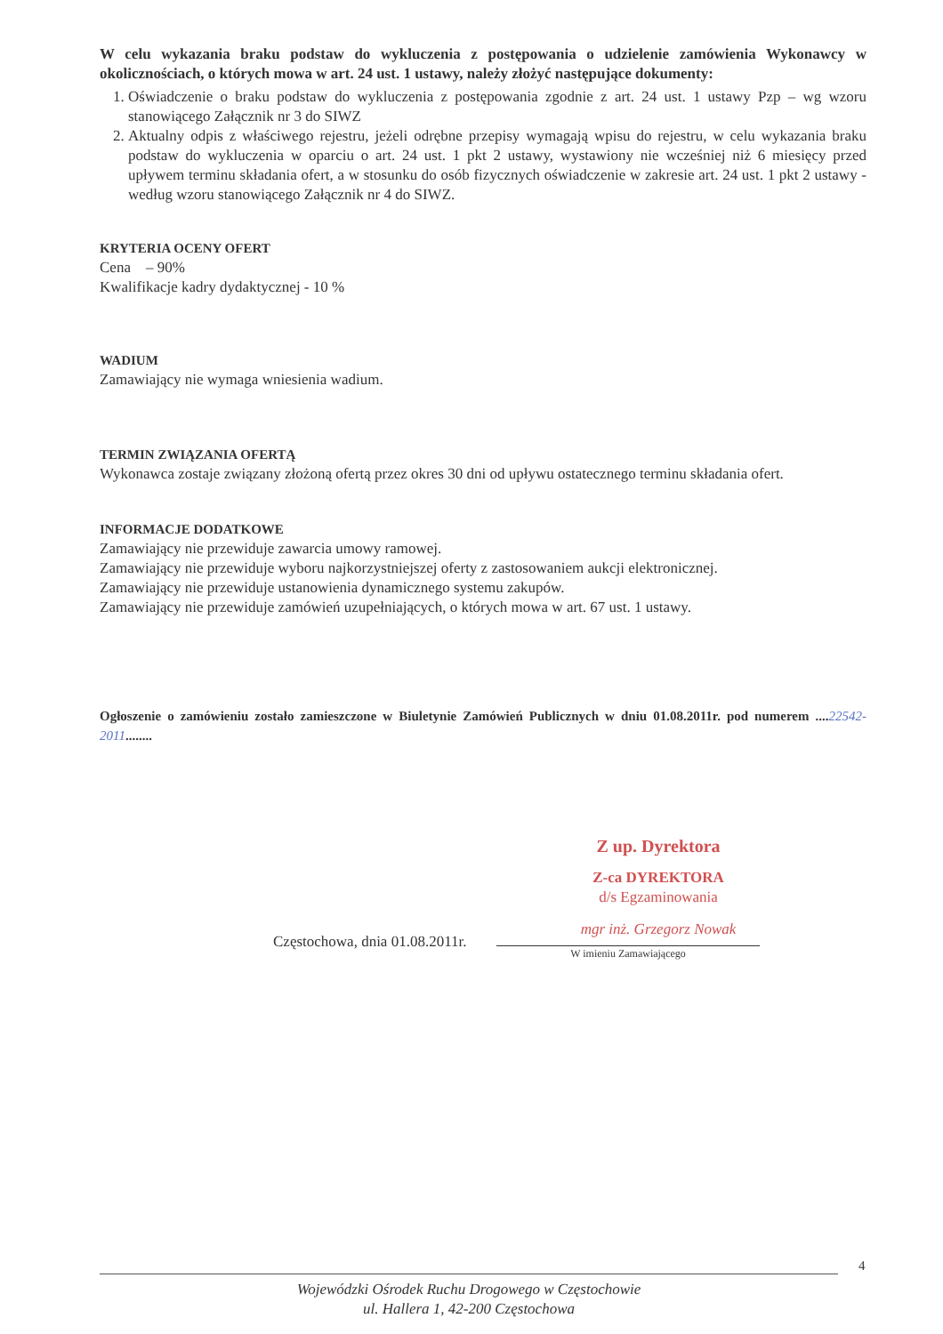W celu wykazania braku podstaw do wykluczenia z postępowania o udzielenie zamówienia Wykonawcy w okolicznościach, o których mowa w art. 24 ust. 1 ustawy, należy złożyć następujące dokumenty:
1. Oświadczenie o braku podstaw do wykluczenia z postępowania zgodnie z art. 24 ust. 1 ustawy Pzp – wg wzoru stanowiącego Załącznik nr 3 do SIWZ
2. Aktualny odpis z właściwego rejestru, jeżeli odrębne przepisy wymagają wpisu do rejestru, w celu wykazania braku podstaw do wykluczenia w oparciu o art. 24 ust. 1 pkt 2 ustawy, wystawiony nie wcześniej niż 6 miesięcy przed upływem terminu składania ofert, a w stosunku do osób fizycznych oświadczenie w zakresie art. 24 ust. 1 pkt 2 ustawy - według wzoru stanowiącego Załącznik nr 4 do SIWZ.
KRYTERIA OCENY OFERT
Cena – 90%
Kwalifikacje kadry dydaktycznej - 10 %
WADIUM
Zamawiający nie wymaga wniesienia wadium.
TERMIN ZWIĄZANIA OFERTĄ
Wykonawca zostaje związany złożoną ofertą przez okres 30 dni od upływu ostatecznego terminu składania ofert.
INFORMACJE DODATKOWE
Zamawiający nie przewiduje zawarcia umowy ramowej.
Zamawiający nie przewiduje wyboru najkorzystniejszej oferty z zastosowaniem aukcji elektronicznej.
Zamawiający nie przewiduje ustanowienia dynamicznego systemu zakupów.
Zamawiający nie przewiduje zamówień uzupełniających, o których mowa w art. 67 ust. 1 ustawy.
Ogłoszenie o zamówieniu zostało zamieszczone w Biuletynie Zamówień Publicznych w dniu 01.08.2011r. pod numerem ....22542-2011........
Z up. Dyrektora
Z-ca DYREKTORA
d/s Egzaminowania
mgr inż. Grzegorz Nowak
Częstochowa, dnia 01.08.2011r.
W imieniu Zamawiającego
4
Wojewódzki Ośrodek Ruchu Drogowego w Częstochowie
ul. Hallera 1, 42-200 Częstochowa